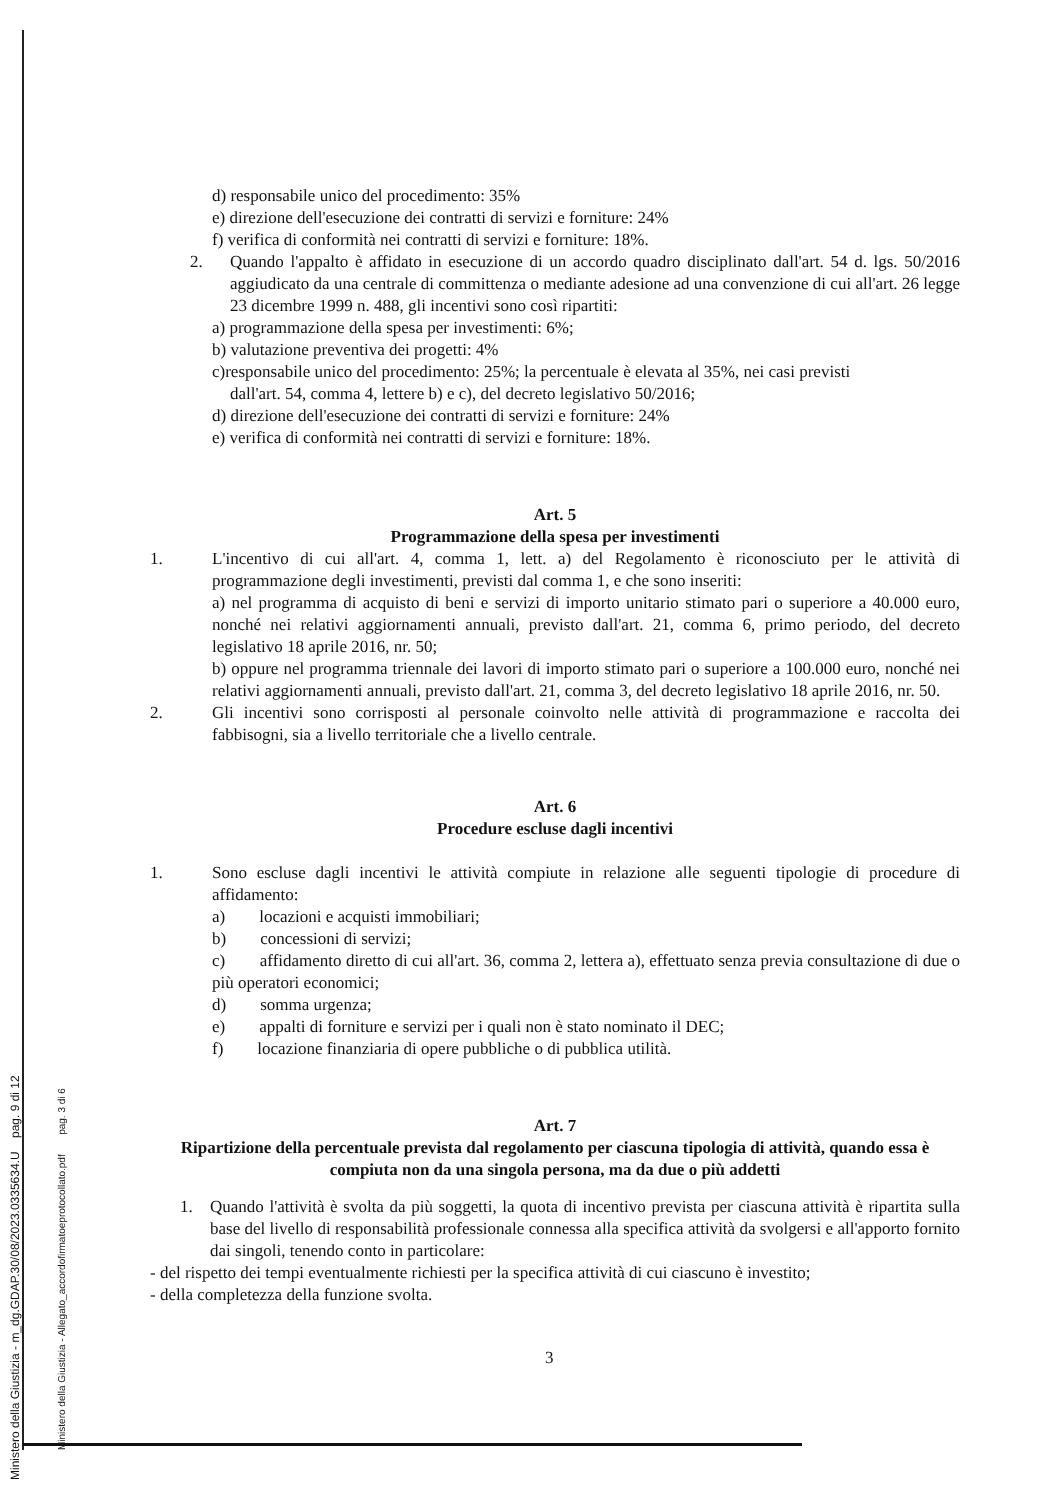d) responsabile unico del procedimento: 35%
e) direzione dell'esecuzione dei contratti di servizi e forniture: 24%
f) verifica di conformità nei contratti di servizi e forniture: 18%.
2. Quando l'appalto è affidato in esecuzione di un accordo quadro disciplinato dall'art. 54 d. lgs. 50/2016 aggiudicato da una centrale di committenza o mediante adesione ad una convenzione di cui all'art. 26 legge 23 dicembre 1999 n. 488, gli incentivi sono così ripartiti:
a) programmazione della spesa per investimenti: 6%;
b) valutazione preventiva dei progetti: 4%
c)responsabile unico del procedimento: 25%; la percentuale è elevata al 35%, nei casi previsti
dall'art. 54, comma 4, lettere b) e c), del decreto legislativo 50/2016;
d) direzione dell'esecuzione dei contratti di servizi e forniture: 24%
e) verifica di conformità nei contratti di servizi e forniture: 18%.
Art. 5
Programmazione della spesa per investimenti
1. L'incentivo di cui all'art. 4, comma 1, lett. a) del Regolamento è riconosciuto per le attività di programmazione degli investimenti, previsti dal comma 1, e che sono inseriti:
a) nel programma di acquisto di beni e servizi di importo unitario stimato pari o superiore a 40.000 euro, nonché nei relativi aggiornamenti annuali, previsto dall'art. 21, comma 6, primo periodo, del decreto legislativo 18 aprile 2016, nr. 50;
b) oppure nel programma triennale dei lavori di importo stimato pari o superiore a 100.000 euro, nonché nei relativi aggiornamenti annuali, previsto dall'art. 21, comma 3, del decreto legislativo 18 aprile 2016, nr. 50.
2. Gli incentivi sono corrisposti al personale coinvolto nelle attività di programmazione e raccolta dei fabbisogni, sia a livello territoriale che a livello centrale.
Art. 6
Procedure escluse dagli incentivi
1. Sono escluse dagli incentivi le attività compiute in relazione alle seguenti tipologie di procedure di affidamento:
a) locazioni e acquisti immobiliari;
b) concessioni di servizi;
c) affidamento diretto di cui all'art. 36, comma 2, lettera a), effettuato senza previa consultazione di due o più operatori economici;
d) somma urgenza;
e) appalti di forniture e servizi per i quali non è stato nominato il DEC;
f) locazione finanziaria di opere pubbliche o di pubblica utilità.
Art. 7
Ripartizione della percentuale prevista dal regolamento per ciascuna tipologia di attività, quando essa è compiuta non da una singola persona, ma da due o più addetti
1. Quando l'attività è svolta da più soggetti, la quota di incentivo prevista per ciascuna attività è ripartita sulla base del livello di responsabilità professionale connessa alla specifica attività da svolgersi e all'apporto fornito dai singoli, tenendo conto in particolare:
- del rispetto dei tempi eventualmente richiesti per la specifica attività di cui ciascuno è investito;
- della completezza della funzione svolta.
3
Ministero della Giustizia - m_dg.GDAP.30/08/2023.0335634.U pag. 9 di 12
Ministero della Giustizia - Allegato_accordofirmatoeprotocollato.pdf pag. 3 di 6